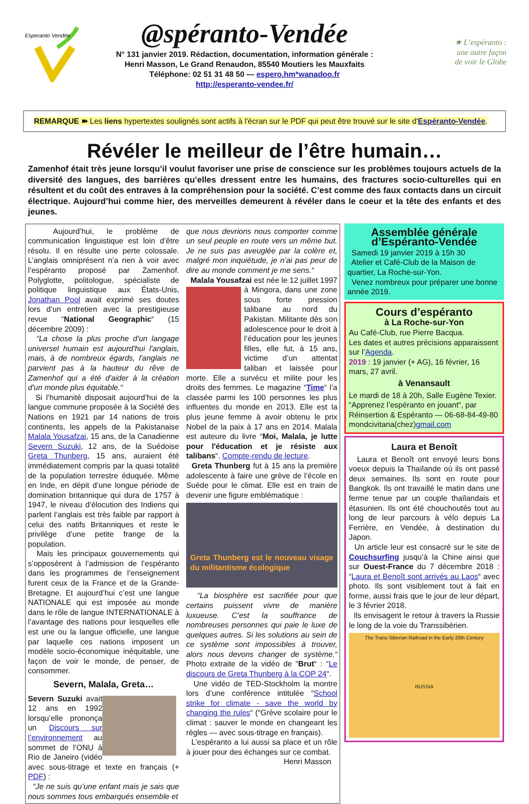Esperanto Vendée
@spéranto-Vendée
N° 131 janvier 2019. Rédaction, documentation, information générale :
Henri Masson, Le Grand Renaudon, 85540 Moutiers les Mauxfaits
Téléphone: 02 51 31 48 50 — espero.hm*wanadoo.fr
http://esperanto-vendee.fr/
★ L’espéranto :
une autre façon
de voir le Globe
REMARQUE ➽ Les liens hypertextes soulignés sont actifs à l'écran sur le PDF qui peut être trouvé sur le site d'Espéranto-Vendée.
Révéler le meilleur de l’être humain…
Zamenhof était très jeune lorsqu’il voulut favoriser une prise de conscience sur les problèmes toujours actuels de la diversité des langues, des barrières qu’elles dressent entre les humains, des fractures socio-culturelles qui en résultent et du coût des entraves à la compréhension pour la société. C’est comme des faux contacts dans un circuit électrique. Aujourd’hui comme hier, des merveilles demeurent à révéler dans le coeur et la tête des enfants et des jeunes.
Aujourd’hui, le problème de communication linguistique est loin d’être résolu. Il en résulte une perte colossale. L’anglais omniprésent n’a rien à voir avec l’espéranto proposé par Zamenhof. Polyglotte, politologue, spécialiste de politique linguistique aux États-Unis, Jonathan Pool avait exprimé ses doutes lors d’un entretien avec la prestigieuse revue “National Geographic“ (15 décembre 2009) :
“La chose la plus proche d'un langage universel humain est aujourd'hui l'anglais, mais, à de nombreux égards, l'anglais ne parvient pas à la hauteur du rêve de Zamenhof qui a été d'aider à la création d'un monde plus équitable.“
Si l’humanité disposait aujourd’hui de la langue commune proposée à la Société des Nations en 1921 par 14 nations de trois continents, les appels de la Pakistanaise Malala Yousafzai, 15 ans, de la Canadienne Severn Suzuki, 12 ans, de la Suédoise Greta Thunberg, 15 ans, auraient été immédiatement compris par la quasi totalité de la population terrestre éduquée. Même en Inde, en dépit d’une longue période de domination britannique qui dura de 1757 à 1947, le niveau d’élocution des Indiens qui parlent l’anglais est très faible par rapport à celui des natifs Britanniques et reste le privilège d’une petite frange de la population.
Mais les principaux gouvernements qui s’opposèrent à l’admission de l’espéranto dans les programmes de l’enseignement furent ceux de la France et de la Grande-Bretagne. Et aujourd’hui c’est une langue NATIONALE qui est imposée au monde dans le rôle de langue INTERNATIONALE à l’avantage des nations pour lesquelles elle est une ou la langue officielle, une langue par laquelle ces nations imposent un modèle socio-économique inéquitable, une façon de voir le monde, de penser, de consommer.
Severn, Malala, Greta…
Severn Suzuki avait 12 ans en 1992 lorsqu’elle prononça un Discours sur l’environnement au sommet de l’ONU à Rio de Janeiro (vidéo avec sous-titrage et texte en français (+ PDF) :
“Je ne suis qu’une enfant mais je sais que nous sommes tous embarqués ensemble et
que nous devrions nous comporter comme un seul peuple en route vers un même but. Je ne suis pas aveuglée par la colère et, malgré mon inquiétude, je n’ai pas peur de dire au monde comment je me sens.“
Malala Yousafzai est née le 12 juillet 1997 à Mingora, dans une zone sous forte pression talibane au nord du Pakistan. Militante dès son adolescence pour le droit à l’éducation pour les jeunes filles, elle fut, à 15 ans, victime d’un attentat taliban et laissée pour morte. Elle a survécu et milite pour les droits des femmes. Le magazine “Time“ l’a classée parmi les 100 personnes les plus influentes du monde en 2013. Elle est la plus jeune femme à avoir obtenu le prix Nobel de la paix à 17 ans en 2014. Malala est auteure du livre “Moi, Malala, je lutte pour l'éducation et je résiste aux talibans“. Compte-rendu de lecture.
Greta Thunberg fut à 15 ans la première adolescente à faire une grève de l’école en Suède pour le climat. Elle est en train de devenir une figure emblématique :
Greta Thunberg est le nouveau visage du militantisme écologique
“La biosphère est sacrifiée pour que certains puissent vivre de manière luxueuse. C’est la souffrance de nombreuses personnes qui paie le luxe de quelques autres. Si les solutions au sein de ce système sont impossibles à trouver, alors nous devons changer de système.“ Photo extraite de la vidéo de “Brut“ : “Le discours de Greta Thunberg à la COP 24“.
Une vidéo de TED-Stockholm la montre lors d’une conférence intitulée “School strike for climate - save the world by changing the rules“ (“Grève scolaire pour le climat : sauver le monde en changeant les règles — avec sous-titrage en français).
L’espéranto a lui aussi sa place et un rôle à jouer pour des échanges sur ce combat.
Henri Masson
Assemblée générale d’Espéranto-Vendée
Samedi 19 janvier 2019 à 15h 30
Atelier et Café-Club de la Maison de quartier, La Roche-sur-Yon.
Venez nombreux pour préparer une bonne année 2019.
Cours d’espéranto
à La Roche-sur-Yon
Au Café-Club, rue Pierre Bacqua.
Les dates et autres précisions apparaissent sur l’Agenda.
2019 : 19 janvier (+ AG), 16 février, 16 mars, 27 avril.
à Venansault
Le mardi de 18 à 20h, Salle Eugène Texier. “Apprenez l’espéranto en jouant“, par Réinsertion & Espéranto — 06-68-84-49-80 mondcivitana(chez)gmail.com
Laura et Benoît
Laura et Benoît ont envoyé leurs bons voeux depuis la Thaïlande où ils ont passé deux semaines. Ils sont en route pour Bangkok. Ils ont travaillé le matin dans une ferme tenue par un couple thaïlandais et étasunien. Ils ont été chouchoutés tout au long de leur parcours à vélo depuis La Ferrière, en Vendée, à destination du Japon.
Un article leur est consacré sur le site de Couchsurfing jusqu’à la Chine ainsi que sur Ouest-France du 7 décembre 2018 : “Laura et Benoît sont arrivés au Laos“ avec photo. Ils sont visiblement tout à fait en forme, aussi frais que le jour de leur départ, le 3 février 2018.
Ils envisagent le retour à travers la Russie le long de la voie du Transsibérien.
The Trans-Siberian Railroad in the Early 20th Century
RUSSIA